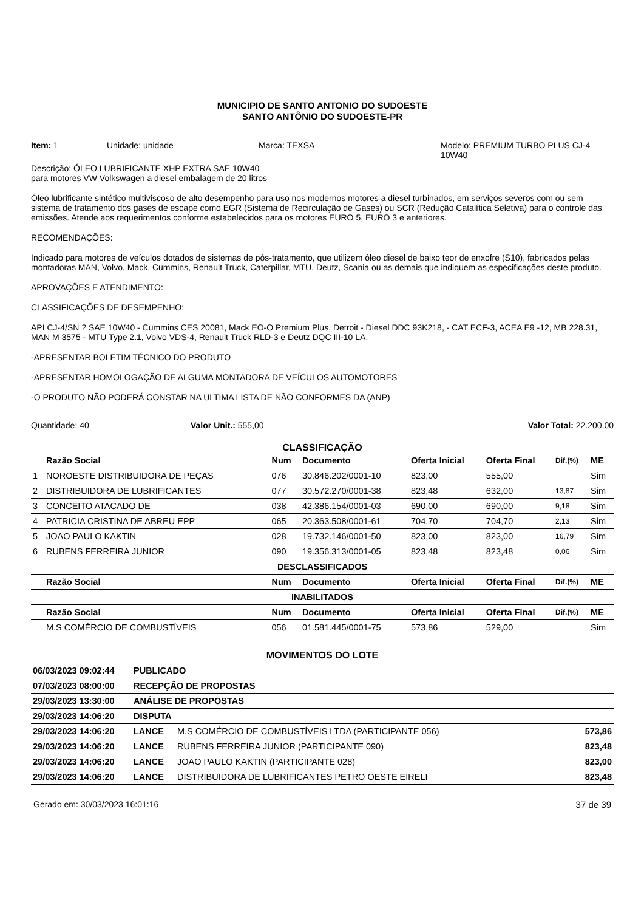MUNICIPIO DE SANTO ANTONIO DO SUDOESTE
SANTO ANTÔNIO DO SUDOESTE-PR
Item: 1 Unidade: unidade Marca: TEXSA Modelo: PREMIUM TURBO PLUS CJ-4 10W40
Descrição: ÓLEO LUBRIFICANTE XHP EXTRA SAE 10W40
para motores VW Volkswagen a diesel embalagem de 20 litros
Óleo lubrificante sintético multiviscoso de alto desempenho para uso nos modernos motores a diesel turbinados, em serviços severos com ou sem sistema de tratamento dos gases de escape como EGR (Sistema de Recirculação de Gases) ou SCR (Redução Catalítica Seletiva) para o controle das emissões. Atende aos requerimentos conforme estabelecidos para os motores EURO 5, EURO 3 e anteriores.
RECOMENDAÇÕES:
Indicado para motores de veículos dotados de sistemas de pós-tratamento, que utilizem óleo diesel de baixo teor de enxofre (S10), fabricados pelas montadoras MAN, Volvo, Mack, Cummins, Renault Truck, Caterpillar, MTU, Deutz, Scania ou as demais que indiquem as especificações deste produto.
APROVAÇÕES E ATENDIMENTO:
CLASSIFICAÇÕES DE DESEMPENHO:
API CJ-4/SN ? SAE 10W40 - Cummins CES 20081, Mack EO-O Premium Plus, Detroit - Diesel DDC 93K218, - CAT ECF-3, ACEA E9 -12, MB 228.31, MAN M 3575 - MTU Type 2.1, Volvo VDS-4, Renault Truck RLD-3 e Deutz DQC III-10 LA.
-APRESENTAR BOLETIM TÉCNICO DO PRODUTO
-APRESENTAR HOMOLOGAÇÃO DE ALGUMA MONTADORA DE VEÍCULOS AUTOMOTORES
-O PRODUTO NÃO PODERÁ CONSTAR NA ULTIMA LISTA DE NÃO CONFORMES DA (ANP)
Quantidade: 40 Valor Unit.: 555,00 Valor Total: 22.200,00
CLASSIFICAÇÃO
| | Razão Social | Num | Documento | Oferta Inicial | Oferta Final | Dif.(%) | ME |
| --- | --- | --- | --- | --- | --- | --- | --- |
| 1 | NOROESTE DISTRIBUIDORA DE PEÇAS | 076 | 30.846.202/0001-10 | 823,00 | 555,00 | | Sim |
| 2 | DISTRIBUIDORA DE LUBRIFICANTES | 077 | 30.572.270/0001-38 | 823,48 | 632,00 | 13,87 | Sim |
| 3 | CONCEITO ATACADO DE | 038 | 42.386.154/0001-03 | 690,00 | 690,00 | 9,18 | Sim |
| 4 | PATRICIA CRISTINA DE ABREU EPP | 065 | 20.363.508/0001-61 | 704,70 | 704,70 | 2,13 | Sim |
| 5 | JOAO PAULO KAKTIN | 028 | 19.732.146/0001-50 | 823,00 | 823,00 | 16,79 | Sim |
| 6 | RUBENS FERREIRA JUNIOR | 090 | 19.356.313/0001-05 | 823,48 | 823,48 | 0,06 | Sim |
| DESCLASSIFICADOS | | | | | | | |
| | Razão Social | Num | Documento | Oferta Inicial | Oferta Final | Dif.(%) | ME |
| INABILITADOS | | | | | | | |
| | Razão Social | Num | Documento | Oferta Inicial | Oferta Final | Dif.(%) | ME |
| | M.S COMÉRCIO DE COMBUSTÍVEIS | 056 | 01.581.445/0001-75 | 573,86 | 529,00 | | Sim |
MOVIMENTOS DO LOTE
| 06/03/2023 09:02:44 | PUBLICADO | | |
| 07/03/2023 08:00:00 | RECEPÇÃO DE PROPOSTAS | | |
| 29/03/2023 13:30:00 | ANÁLISE DE PROPOSTAS | | |
| 29/03/2023 14:06:20 | DISPUTA | | |
| 29/03/2023 14:06:20 | LANCE | M.S COMÉRCIO DE COMBUSTÍVEIS LTDA (PARTICIPANTE 056) | 573,86 |
| 29/03/2023 14:06:20 | LANCE | RUBENS FERREIRA JUNIOR (PARTICIPANTE 090) | 823,48 |
| 29/03/2023 14:06:20 | LANCE | JOAO PAULO KAKTIN (PARTICIPANTE 028) | 823,00 |
| 29/03/2023 14:06:20 | LANCE | DISTRIBUIDORA DE LUBRIFICANTES PETRO OESTE EIRELI | 823,48 |
Gerado em: 30/03/2023 16:01:16 37 de 39